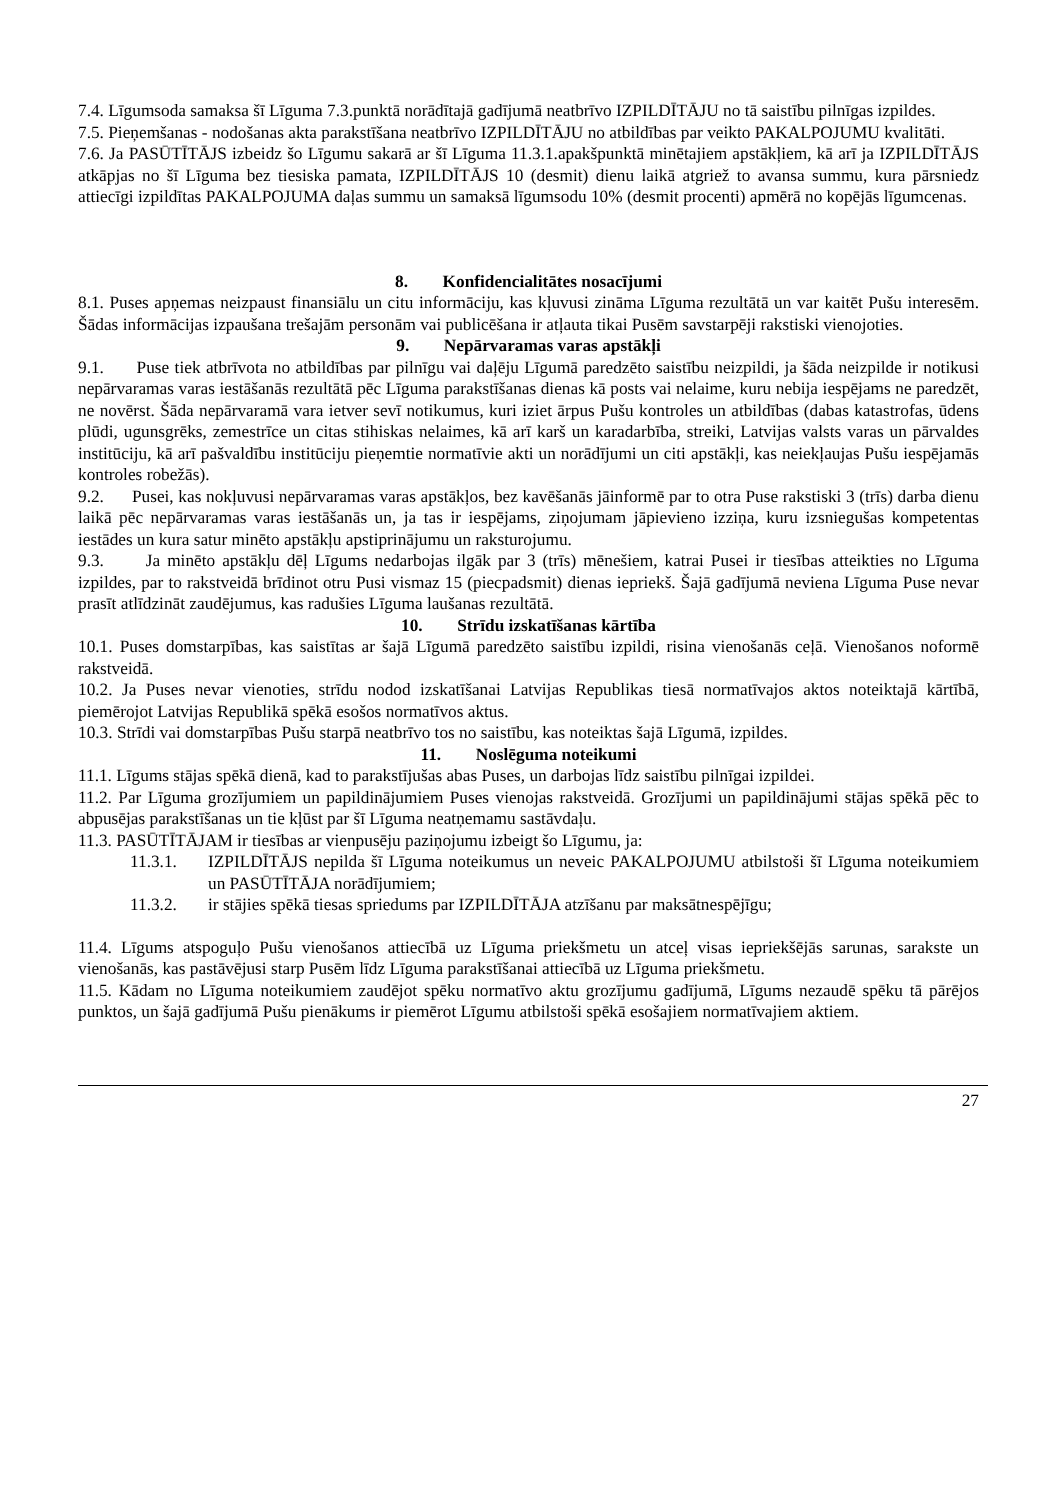7.4. Līgumsoda samaksa šī Līguma 7.3.punktā norādītajā gadījumā neatbrīvo IZPILDĪTĀJU no tā saistību pilnīgas izpildes.
7.5. Pieņemšanas - nodošanas akta parakstīšana neatbrīvo IZPILDĪTĀJU no atbildības par veikto PAKALPOJUMU kvalitāti.
7.6. Ja PASŪTĪTĀJS izbeidz šo Līgumu sakarā ar šī Līguma 11.3.1.apakšpunktā minētajiem apstākļiem, kā arī ja IZPILDĪTĀJS atkāpjas no šī Līguma bez tiesiska pamata, IZPILDĪTĀJS 10 (desmit) dienu laikā atgriež to avansa summu, kura pārsniedz attiecīgi izpildītas PAKALPOJUMA daļas summu un samaksā līgumsodu 10% (desmit procenti) apmērā no kopējās līgumcenas.
8. Konfidencialitātes nosacījumi
8.1. Puses apņemas neizpaust finansiālu un citu informāciju, kas kļuvusi zināma Līguma rezultātā un var kaitēt Pušu interesēm. Šādas informācijas izpaušana trešajām personām vai publicēšana ir atļauta tikai Pusēm savstarpēji rakstiski vienojoties.
9. Nepārvaramas varas apstākļi
9.1. Puse tiek atbrīvota no atbildības par pilnīgu vai daļēju Līgumā paredzēto saistību neizpildi, ja šāda neizpilde ir notikusi nepārvaramas varas iestāšanās rezultātā pēc Līguma parakstīšanas dienas kā posts vai nelaime, kuru nebija iespējams ne paredzēt, ne novērst. Šāda nepārvaramā vara ietver sevī notikumus, kuri iziet ārpus Pušu kontroles un atbildības (dabas katastrofas, ūdens plūdi, ugunsgrēks, zemestrīce un citas stihiskas nelaimes, kā arī karš un karadarbība, streiki, Latvijas valsts varas un pārvaldes institūciju, kā arī pašvaldību institūciju pieņemtie normatīvie akti un norādījumi un citi apstākļi, kas neiekļaujas Pušu iespējamās kontroles robežās).
9.2. Pusei, kas nokļuvusi nepārvaramas varas apstākļos, bez kavēšanās jāinformē par to otra Puse rakstiski 3 (trīs) darba dienu laikā pēc nepārvaramas varas iestāšanās un, ja tas ir iespējams, ziņojumam jāpievieno izziņa, kuru izsniegušas kompetentas iestādes un kura satur minēto apstākļu apstiprinājumu un raksturojumu.
9.3. Ja minēto apstākļu dēļ Līgums nedarbojas ilgāk par 3 (trīs) mēnešiem, katrai Pusei ir tiesības atteikties no Līguma izpildes, par to rakstveidā brīdinot otru Pusi vismaz 15 (piecpadsmit) dienas iepriekš. Šajā gadījumā neviena Līguma Puse nevar prasīt atlīdzināt zaudējumus, kas radušies Līguma laušanas rezultātā.
10. Strīdu izskatīšanas kārtība
10.1. Puses domstarpības, kas saistītas ar šajā Līgumā paredzēto saistību izpildi, risina vienošanās ceļā. Vienošanos noformē rakstveidā.
10.2. Ja Puses nevar vienoties, strīdu nodod izskatīšanai Latvijas Republikas tiesā normatīvajos aktos noteiktajā kārtībā, piemērojot Latvijas Republikā spēkā esošos normatīvos aktus.
10.3. Strīdi vai domstarpības Pušu starpā neatbrīvo tos no saistību, kas noteiktas šajā Līgumā, izpildes.
11. Noslēguma noteikumi
11.1. Līgums stājas spēkā dienā, kad to parakstījušas abas Puses, un darbojas līdz saistību pilnīgai izpildei.
11.2. Par Līguma grozījumiem un papildinājumiem Puses vienojas rakstveidā. Grozījumi un papildinājumi stājas spēkā pēc to abpusējas parakstīšanas un tie kļūst par šī Līguma neatņemamu sastāvdaļu.
11.3. PASŪTĪTĀJAM ir tiesības ar vienpusēju paziņojumu izbeigt šo Līgumu, ja:
11.3.1. IZPILDĪTĀJS nepilda šī Līguma noteikumus un neveic PAKALPOJUMU atbilstoši šī Līguma noteikumiem un PASŪTĪTĀJA norādījumiem;
11.3.2. ir stājies spēkā tiesas spriedums par IZPILDĪTĀJA atzīšanu par maksātnespējīgu;
11.4. Līgums atspoguļo Pušu vienošanos attiecībā uz Līguma priekšmetu un atceļ visas iepriekšējās sarunas, sarakste un vienošanās, kas pastāvējusi starp Pusēm līdz Līguma parakstīšanai attiecībā uz Līguma priekšmetu.
11.5. Kādam no Līguma noteikumiem zaudējot spēku normatīvo aktu grozījumu gadījumā, Līgums nezaudē spēku tā pārējos punktos, un šajā gadījumā Pušu pienākums ir piemērot Līgumu atbilstoši spēkā esošajiem normatīvajiem aktiem.
27